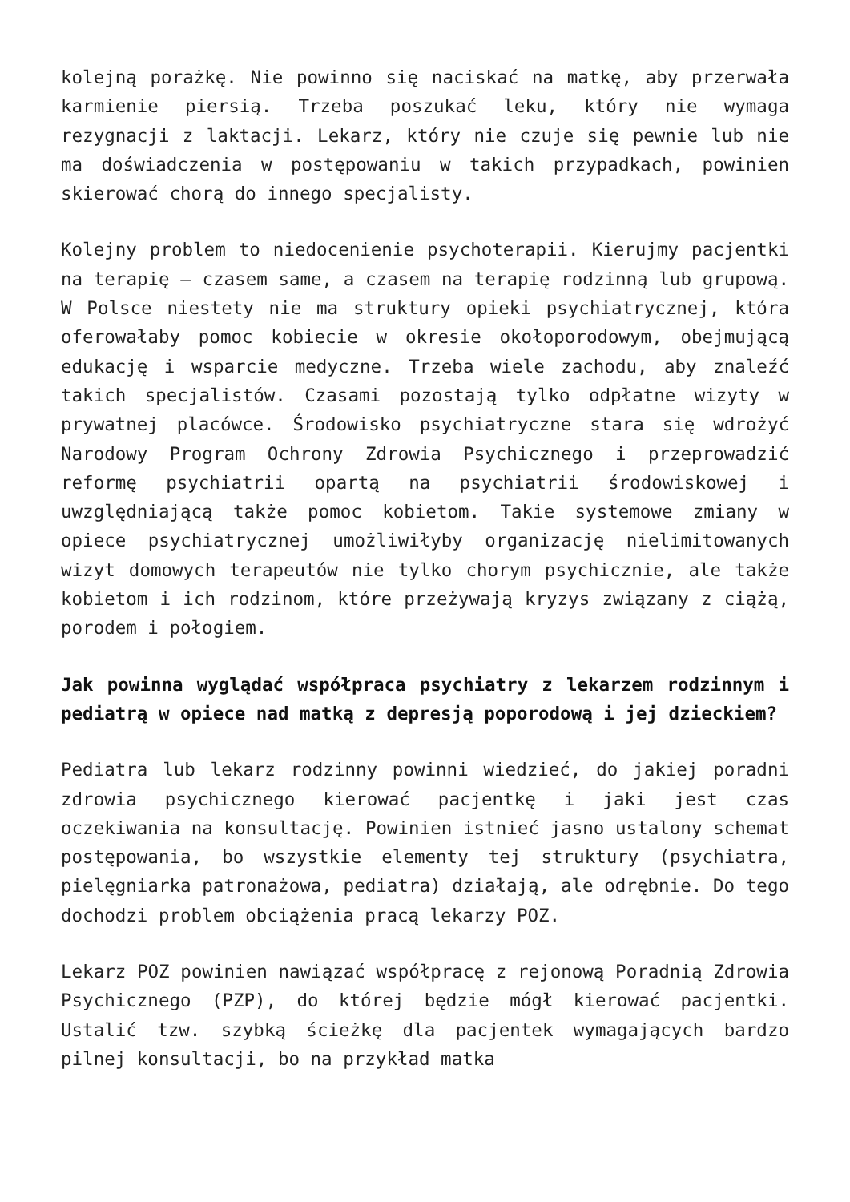kolejną porażkę. Nie powinno się naciskać na matkę, aby przerwała karmienie piersią. Trzeba poszukać leku, który nie wymaga rezygnacji z laktacji. Lekarz, który nie czuje się pewnie lub nie ma doświadczenia w postępowaniu w takich przypadkach, powinien skierować chorą do innego specjalisty.
Kolejny problem to niedocenienie psychoterapii. Kierujmy pacjentki na terapię – czasem same, a czasem na terapię rodzinną lub grupową. W Polsce niestety nie ma struktury opieki psychiatrycznej, która oferowałaby pomoc kobiecie w okresie okołoporodowym, obejmującą edukację i wsparcie medyczne. Trzeba wiele zachodu, aby znaleźć takich specjalistów. Czasami pozostają tylko odpłatne wizyty w prywatnej placówce. Środowisko psychiatryczne stara się wdrożyć Narodowy Program Ochrony Zdrowia Psychicznego i przeprowadzić reformę psychiatrii opartą na psychiatrii środowiskowej i uwzględniającą także pomoc kobietom. Takie systemowe zmiany w opiece psychiatrycznej umożliwiłyby organizację nielimitowanych wizyt domowych terapeutów nie tylko chorym psychicznie, ale także kobietom i ich rodzinom, które przeżywają kryzys związany z ciążą, porodem i połogiem.
Jak powinna wyglądać współpraca psychiatry z lekarzem rodzinnym i pediatrą w opiece nad matką z depresją poporodową i jej dzieckiem?
Pediatra lub lekarz rodzinny powinni wiedzieć, do jakiej poradni zdrowia psychicznego kierować pacjentkę i jaki jest czas oczekiwania na konsultację. Powinien istnieć jasno ustalony schemat postępowania, bo wszystkie elementy tej struktury (psychiatra, pielęgniarka patronażowa, pediatra) działają, ale odrębnie. Do tego dochodzi problem obciążenia pracą lekarzy POZ.
Lekarz POZ powinien nawiązać współpracę z rejonową Poradnią Zdrowia Psychicznego (PZP), do której będzie mógł kierować pacjentki. Ustalić tzw. szybką ścieżkę dla pacjentek wymagających bardzo pilnej konsultacji, bo na przykład matka